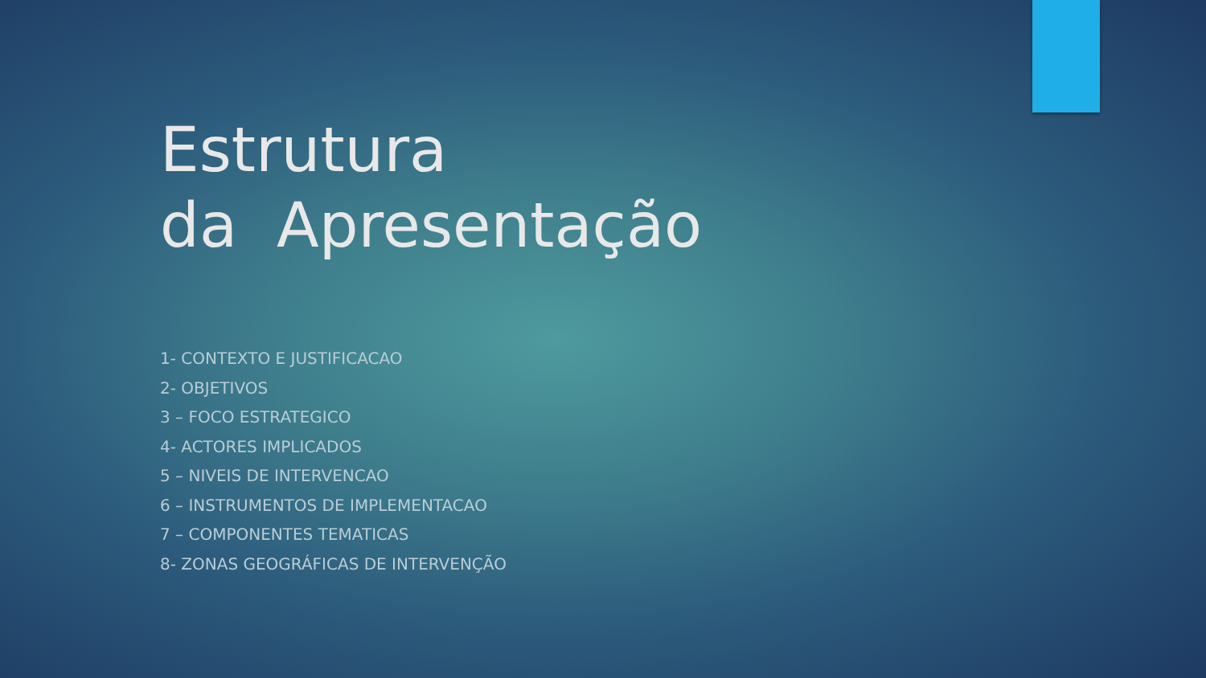Estrutura
da Apresentação
1- CONTEXTO E JUSTIFICACAO
2- OBJETIVOS
3 – FOCO ESTRATEGICO
4- ACTORES IMPLICADOS
5 – NIVEIS DE INTERVENCAO
6 – INSTRUMENTOS DE IMPLEMENTACAO
7 – COMPONENTES TEMATICAS
8- ZONAS GEOGRÁFICAS DE INTERVENÇÃO